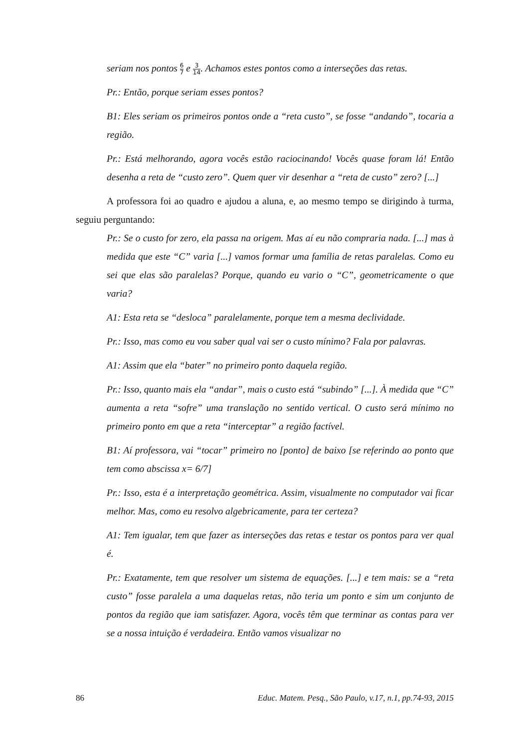seriam nos pontos 6 7 e 3 14. Achamos estes pontos como a interseções das retas.
Pr.: Então, porque seriam esses pontos?
B1: Eles seriam os primeiros pontos onde a “reta custo”, se fosse “andando”, tocaria a região.
Pr.: Está melhorando, agora vocês estão raciocinando! Vocês quase foram lá! Então desenha a reta de “custo zero”. Quem quer vir desenhar a “reta de custo” zero? [...]
A professora foi ao quadro e ajudou a aluna, e, ao mesmo tempo se dirigindo à turma, seguiu perguntando:
Pr.: Se o custo for zero, ela passa na origem. Mas aí eu não compraria nada. [...] mas à medida que este “C” varia [...] vamos formar uma família de retas paralelas. Como eu sei que elas são paralelas? Porque, quando eu vario o “C”, geometricamente o que varia?
A1: Esta reta se “desloca” paralelamente, porque tem a mesma declividade.
Pr.: Isso, mas como eu vou saber qual vai ser o custo mínimo? Fala por palavras.
A1: Assim que ela “bater” no primeiro ponto daquela região.
Pr.: Isso, quanto mais ela “andar”, mais o custo está “subindo” [...]. À medida que “C” aumenta a reta “sofre” uma translação no sentido vertical. O custo será mínimo no primeiro ponto em que a reta “interceptar” a região factível.
B1: Aí professora, vai “tocar” primeiro no [ponto] de baixo [se referindo ao ponto que tem como abscissa x= 6/7]
Pr.: Isso, esta é a interpretação geométrica. Assim, visualmente no computador vai ficar melhor. Mas, como eu resolvo algebricamente, para ter certeza?
A1: Tem igualar, tem que fazer as interseções das retas e testar os pontos para ver qual é.
Pr.: Exatamente, tem que resolver um sistema de equações. [...] e tem mais: se a “reta custo” fosse paralela a uma daquelas retas, não teria um ponto e sim um conjunto de pontos da região que iam satisfazer. Agora, vocês têm que terminar as contas para ver se a nossa intuição é verdadeira. Então vamos visualizar no
86 Educ. Matem. Pesq., São Paulo, v.17, n.1, pp.74-93, 2015